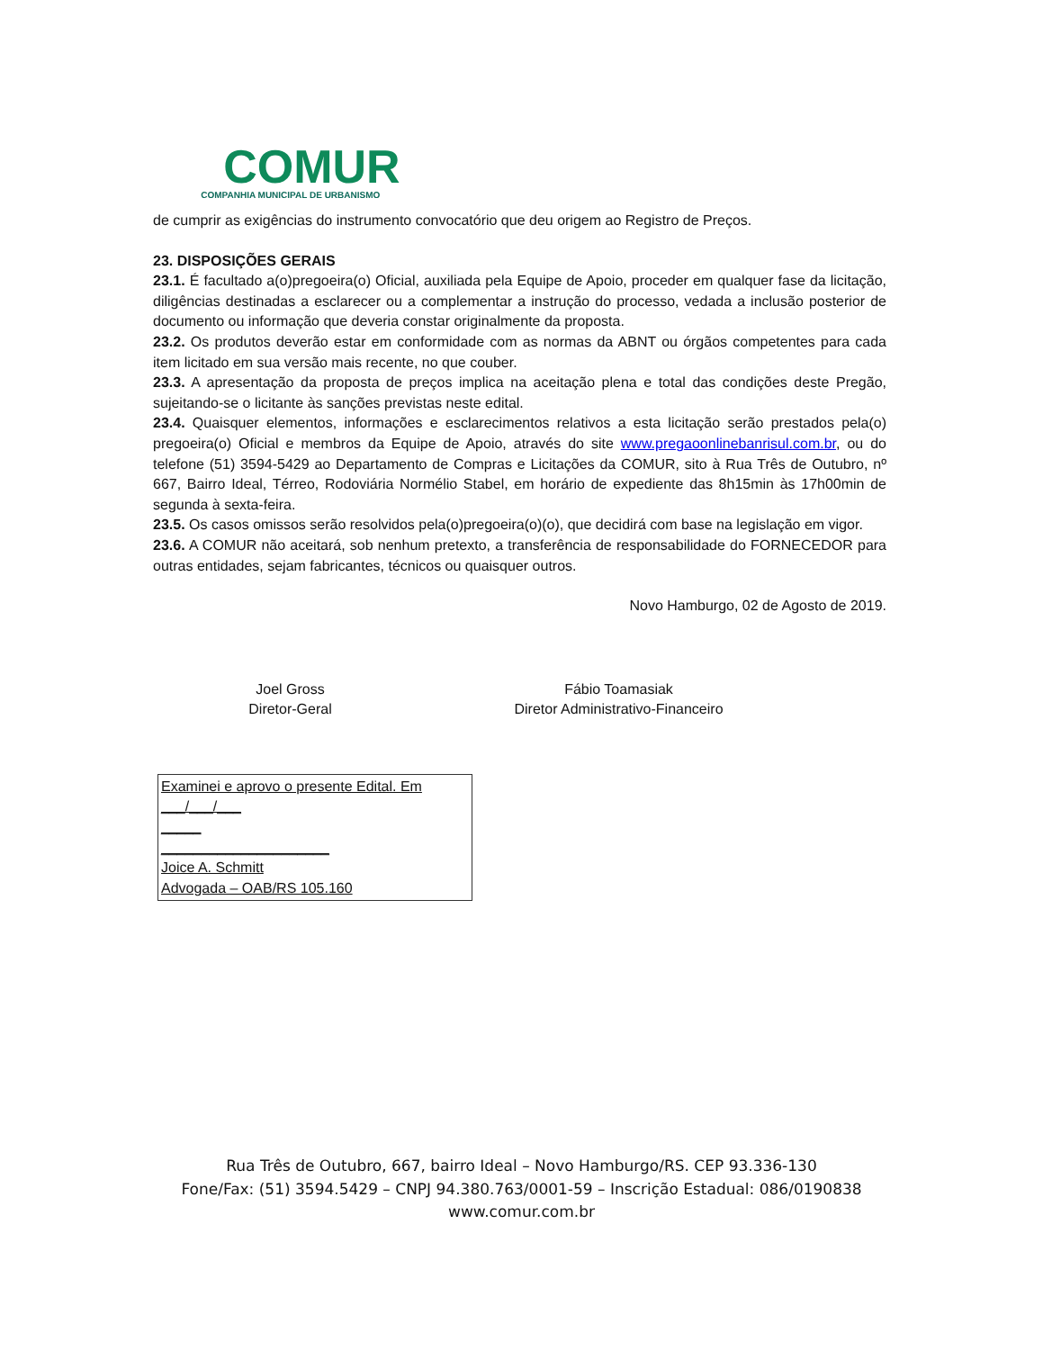COMUR
COMPANHIA MUNICIPAL DE URBANISMO
de cumprir as exigências do instrumento convocatório que deu origem ao Registro de Preços.
23. DISPOSIÇÕES GERAIS
23.1. É facultado a(o)pregoeira(o) Oficial, auxiliada pela Equipe de Apoio, proceder em qualquer fase da licitação, diligências destinadas a esclarecer ou a complementar a instrução do processo, vedada a inclusão posterior de documento ou informação que deveria constar originalmente da proposta.
23.2. Os produtos deverão estar em conformidade com as normas da ABNT ou órgãos competentes para cada item licitado em sua versão mais recente, no que couber.
23.3. A apresentação da proposta de preços implica na aceitação plena e total das condições deste Pregão, sujeitando-se o licitante às sanções previstas neste edital.
23.4. Quaisquer elementos, informações e esclarecimentos relativos a esta licitação serão prestados pela(o) pregoeira(o) Oficial e membros da Equipe de Apoio, através do site www.pregaoonlinebanrisul.com.br, ou do telefone (51) 3594-5429 ao Departamento de Compras e Licitações da COMUR, sito à Rua Três de Outubro, nº 667, Bairro Ideal, Térreo, Rodoviária Normélio Stabel, em horário de expediente das 8h15min às 17h00min de segunda à sexta-feira.
23.5. Os casos omissos serão resolvidos pela(o)pregoeira(o)(o), que decidirá com base na legislação em vigor.
23.6. A COMUR não aceitará, sob nenhum pretexto, a transferência de responsabilidade do FORNECEDOR para outras entidades, sejam fabricantes, técnicos ou quaisquer outros.
Novo Hamburgo, 02 de Agosto de 2019.
Joel Gross
Diretor-Geral
Fábio Toamasiak
Diretor Administrativo-Financeiro
Examinei e aprovo o presente Edital. Em ___/___/___
_____
_____________________
Joice A. Schmitt
Advogada – OAB/RS 105.160
Rua Três de Outubro, 667, bairro Ideal – Novo Hamburgo/RS. CEP 93.336-130
Fone/Fax: (51) 3594.5429 – CNPJ 94.380.763/0001-59 – Inscrição Estadual: 086/0190838
www.comur.com.br